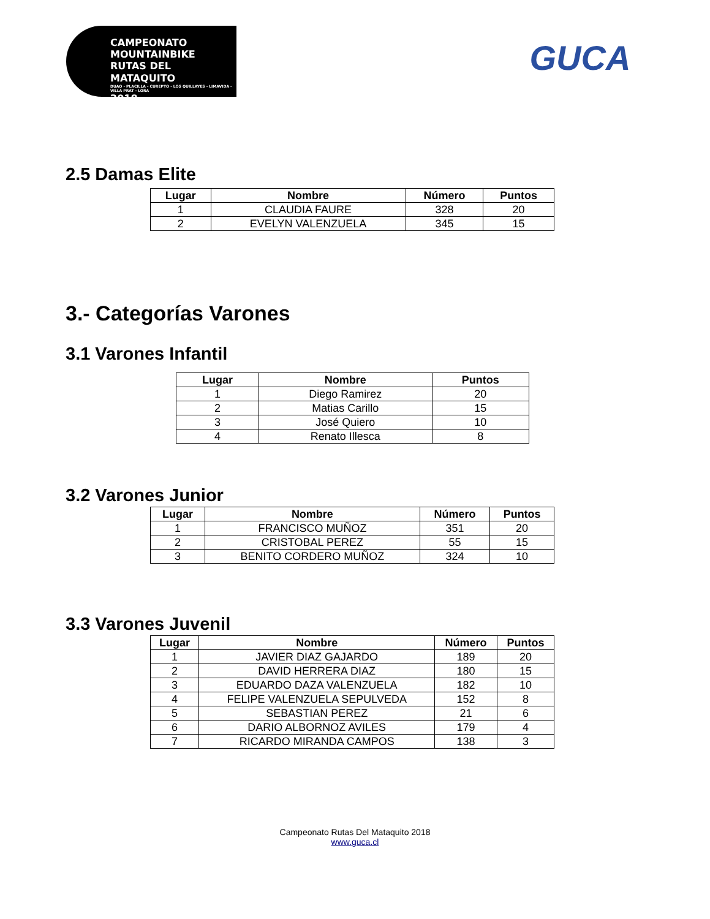CAMPEONATO MOUNTAINBIKE
RUTAS DEL MATAQUITO
DUAO - PLACILLA - CUREPTO - LOS QUILLAYES - LIMAVIDA - VILLA PRAT - LORA
2018
GUCA
2.5 Damas Elite
| Lugar | Nombre | Número | Puntos |
| --- | --- | --- | --- |
| 1 | CLAUDIA FAURE | 328 | 20 |
| 2 | EVELYN VALENZUELA | 345 | 15 |
3.- Categorías Varones
3.1 Varones Infantil
| Lugar | Nombre | Puntos |
| --- | --- | --- |
| 1 | Diego Ramirez | 20 |
| 2 | Matias Carillo | 15 |
| 3 | José Quiero | 10 |
| 4 | Renato Illesca | 8 |
3.2 Varones Junior
| Lugar | Nombre | Número | Puntos |
| --- | --- | --- | --- |
| 1 | FRANCISCO MUÑOZ | 351 | 20 |
| 2 | CRISTOBAL PEREZ | 55 | 15 |
| 3 | BENITO CORDERO MUÑOZ | 324 | 10 |
3.3 Varones Juvenil
| Lugar | Nombre | Número | Puntos |
| --- | --- | --- | --- |
| 1 | JAVIER DIAZ GAJARDO | 189 | 20 |
| 2 | DAVID HERRERA DIAZ | 180 | 15 |
| 3 | EDUARDO DAZA VALENZUELA | 182 | 10 |
| 4 | FELIPE VALENZUELA SEPULVEDA | 152 | 8 |
| 5 | SEBASTIAN PEREZ | 21 | 6 |
| 6 | DARIO ALBORNOZ AVILES | 179 | 4 |
| 7 | RICARDO MIRANDA CAMPOS | 138 | 3 |
Campeonato Rutas Del Mataquito 2018
www.guca.cl